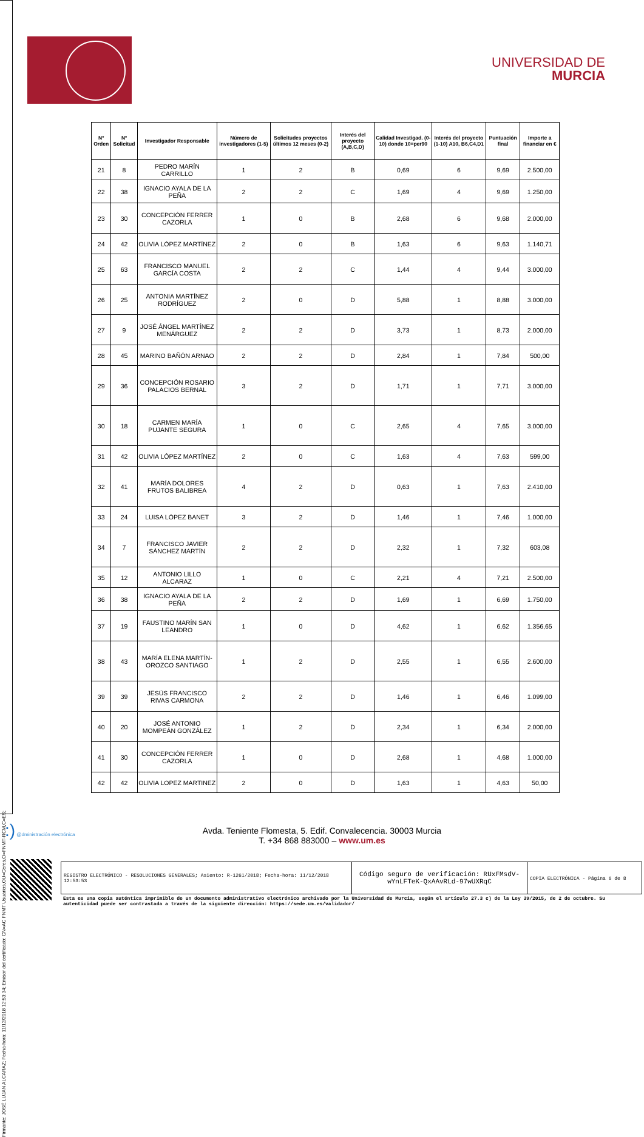Firmante: JOSÉ LUJAN ALCARAZ; Fecha-hora: 11/12/2018 12:53:34; Emisor del certificado: CN=AC FNMT Usuarios,OU=Ceres,O=FNMT-RCM,C=ES;
UNIVERSIDAD DE
MURCIA
| Nº Orden | Nº Solicitud | Investigador Responsable | Número de investigadores (1-5) | Solicitudes proyectos últimos 12 meses (0-2) | Interés del proyecto (A,B,C,D) | Calidad Investigad. (0-10) donde 10=per90 | Interés del proyecto (1-10) A10, B6,C4,D1 | Puntuación final | Importe a financiar en € |
| --- | --- | --- | --- | --- | --- | --- | --- | --- | --- |
| 21 | 8 | PEDRO MARÍN CARRILLO | 1 | 2 | B | 0,69 | 6 | 9,69 | 2.500,00 |
| 22 | 38 | IGNACIO AYALA DE LA PEÑA | 2 | 2 | C | 1,69 | 4 | 9,69 | 1.250,00 |
| 23 | 30 | CONCEPCIÓN FERRER CAZORLA | 1 | 0 | B | 2,68 | 6 | 9,68 | 2.000,00 |
| 24 | 42 | OLIVIA LÓPEZ MARTÍNEZ | 2 | 0 | B | 1,63 | 6 | 9,63 | 1.140,71 |
| 25 | 63 | FRANCISCO MANUEL GARCÍA COSTA | 2 | 2 | C | 1,44 | 4 | 9,44 | 3.000,00 |
| 26 | 25 | ANTONIA MARTÍNEZ RODRÍGUEZ | 2 | 0 | D | 5,88 | 1 | 8,88 | 3.000,00 |
| 27 | 9 | JOSÉ ÁNGEL MARTÍNEZ MENÁRGUEZ | 2 | 2 | D | 3,73 | 1 | 8,73 | 2.000,00 |
| 28 | 45 | MARINO BAÑÓN ARNAO | 2 | 2 | D | 2,84 | 1 | 7,84 | 500,00 |
| 29 | 36 | CONCEPCIÓN ROSARIO PALACIOS BERNAL | 3 | 2 | D | 1,71 | 1 | 7,71 | 3.000,00 |
| 30 | 18 | CARMEN MARÍA PUJANTE SEGURA | 1 | 0 | C | 2,65 | 4 | 7,65 | 3.000,00 |
| 31 | 42 | OLIVIA LÓPEZ MARTÍNEZ | 2 | 0 | C | 1,63 | 4 | 7,63 | 599,00 |
| 32 | 41 | MARÍA DOLORES FRUTOS BALIBREA | 4 | 2 | D | 0,63 | 1 | 7,63 | 2.410,00 |
| 33 | 24 | LUISA LÓPEZ BANET | 3 | 2 | D | 1,46 | 1 | 7,46 | 1.000,00 |
| 34 | 7 | FRANCISCO JAVIER SÁNCHEZ MARTÍN | 2 | 2 | D | 2,32 | 1 | 7,32 | 603,08 |
| 35 | 12 | ANTONIO LILLO ALCARAZ | 1 | 0 | C | 2,21 | 4 | 7,21 | 2.500,00 |
| 36 | 38 | IGNACIO AYALA DE LA PEÑA | 2 | 2 | D | 1,69 | 1 | 6,69 | 1.750,00 |
| 37 | 19 | FAUSTINO MARÍN SAN LEANDRO | 1 | 0 | D | 4,62 | 1 | 6,62 | 1.356,65 |
| 38 | 43 | MARÍA ELENA MARTÍN-OROZCO SANTIAGO | 1 | 2 | D | 2,55 | 1 | 6,55 | 2.600,00 |
| 39 | 39 | JESÚS FRANCISCO RIVAS CARMONA | 2 | 2 | D | 1,46 | 1 | 6,46 | 1.099,00 |
| 40 | 20 | JOSÉ ANTONIO MOMPEÁN GONZÁLEZ | 1 | 2 | D | 2,34 | 1 | 6,34 | 2.000,00 |
| 41 | 30 | CONCEPCIÓN FERRER CAZORLA | 1 | 0 | D | 2,68 | 1 | 4,68 | 1.000,00 |
| 42 | 42 | OLIVIA LOPEZ MARTINEZ | 2 | 0 | D | 1,63 | 1 | 4,63 | 50,00 |
:) @dministración electrónica
Avda. Teniente Flomesta, 5. Edif. Convalecencia. 30003 Murcia
T. +34 868 883000 – www.um.es
REGISTRO ELECTRÓNICO - RESOLUCIONES GENERALES; Asiento: R-1261/2018; Fecha-hora: 11/12/2018 12:53:53
Código seguro de verificación: RUxFMsdV-wYnLFTeK-QxAAvRLd-97wUXRqC
COPIA ELECTRÓNICA - Página 6 de 8
Esta es una copia auténtica imprimible de un documento administrativo electrónico archivado por la Universidad de Murcia, según el artículo 27.3 c) de la Ley 39/2015, de 2 de octubre. Su autenticidad puede ser contrastada a través de la siguiente dirección: https://sede.um.es/validador/